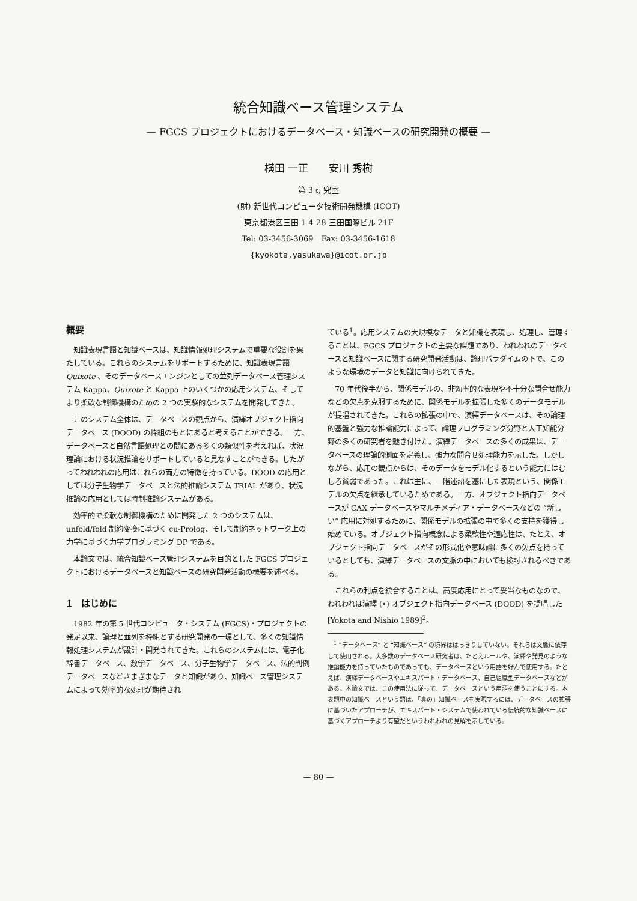統合知識ベース管理システム
— FGCS プロジェクトにおけるデータベース・知識ベースの研究開発の概要 —
横田 一正　　安川 秀樹
第 3 研究室
(財) 新世代コンピュータ技術開発機構 (ICOT)
東京都港区三田 1-4-28 三田国際ビル 21F
Tel: 03-3456-3069　Fax: 03-3456-1618
{kyokota,yasukawa}@icot.or.jp
概要
知識表現言語と知識ベースは、知識情報処理システムで重要な役割を果たしている。これらのシステムをサポートするために、知識表現言語 Quixote 、そのデータベースエンジンとしての並列データベース管理システム Kappa、Quixote と Kappa 上のいくつかの応用システム、そしてより柔軟な制御機構のための 2 つの実験的なシステムを開発してきた。
このシステム全体は、データベースの観点から、演繹オブジェクト指向データベース (DOOD) の枠組のもとにあると考えることができる。一方、データベースと自然言語処理との間にある多くの類似性を考えれば、状況理論における状況推論をサポートしていると見なすことができる。したがってわれわれの応用はこれらの両方の特徴を持っている。DOOD の応用としては分子生物学データベースと法的推論システム TRIAL があり、状況推論の応用としては時制推論システムがある。
効率的で柔軟な制御機構のために開発した 2 つのシステムは、unfold/fold 制約変換に基づく cu-Prolog、そして制約ネットワーク上の力学に基づく力学プログラミング DP である。
本論文では、統合知識ベース管理システムを目的とした FGCS プロジェクトにおけるデータベースと知識ベースの研究開発活動の概要を述べる。
1　はじめに
1982 年の第 5 世代コンピュータ・システム (FGCS)・プロジェクトの発足以来、論理と並列を枠組とする研究開発の一環として、多くの知識情報処理システムが設計・開発されてきた。これらのシステムには、電子化辞書データベース、数学データベース、分子生物学データベース、法的判例データベースなどさまざまなデータと知識があり、知識ベース管理システムによって効率的な処理が期待され
ている<sup>1</sup>。応用システムの大規模なデータと知識を表現し、処理し、管理することは、FGCS プロジェクトの主要な課題であり、われわれのデータベースと知識ベースに関する研究開発活動は、論理パラダイムの下で、このような環境のデータと知識に向けられてきた。
70 年代後半から、関係モデルの、非効率的な表現や不十分な問合せ能力などの欠点を克服するために、関係モデルを拡張した多くのデータモデルが提唱されてきた。これらの拡張の中で、演繹データベースは、その論理的基盤と強力な推論能力によって、論理プログラミング分野と人工知能分野の多くの研究者を魅き付けた。演繹データベースの多くの成果は、データベースの理論的側面を定義し、強力な問合せ処理能力を示した。しかしながら、応用の観点からは、そのデータをモデル化するという能力にはむしろ貧弱であった。これは主に、一階述語を基にした表現という、関係モデルの欠点を継承しているためである。一方、オブジェクト指向データベースが CAX データベースやマルチメディア・データベースなどの “新しい” 応用に対処するために、関係モデルの拡張の中で多くの支持を獲得し始めている。オブジェクト指向概念による柔軟性や適応性は、たとえ、オブジェクト指向データベースがその形式化や意味論に多くの欠点を持っているとしても、演繹データベースの文脈の中においても検討されるべきである。
これらの利点を統合することは、高度応用にとって妥当なものなので、われわれは演繹 (•) オブジェクト指向データベース (DOOD) を提唱した [Yokota and Nishio 1989]<sup>2</sup>。
<sup>1</sup> “データベース” と “知識ベース” の境界ははっきりしていない。それらは文脈に依存して使用される。大多数のデータベース研究者は、たとえルールや、演繹や発見のような推論能力を持っていたものであっても、データベースという用語を好んで使用する。たとえば、演繹データベースやエキスパート・データベース、自己組織型データベースなどがある。本論文では、この使用法に従って、データベースという用語を使うことにする。本表題中の知識ベースという語は、「真の」知識ベースを実現するには、データベースの拡張に基づいたアプローチが、エキスパート・システムで使われている伝統的な知識ベースに基づくアプローチより有望だというわれわれの見解を示している。
— 80 —